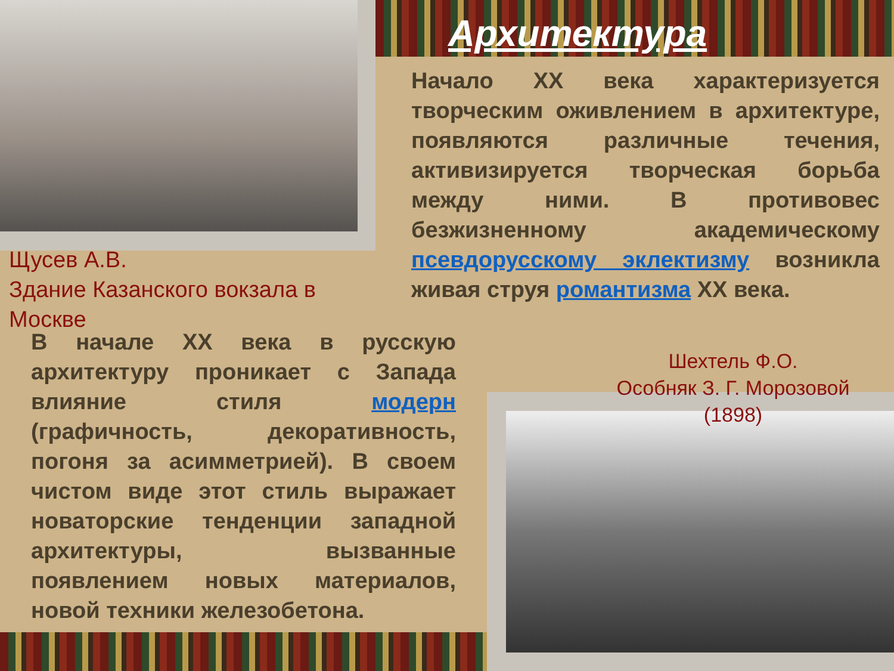Архитектура
Начало XX века характеризуется творческим оживлением в архитектуре, появляются различные течения, активизируется творческая борьба между ними. В противовес безжизненному академическому псевдорусскому эклектизму возникла живая струя романтизма XX века.
Щусев А.В.
Здание Казанского вокзала в
Москве
В начале XX века в русскую архитектуру проникает с Запада влияние стиля модерн (графичность, декоративность, погоня за асимметрией). В своем чистом виде этот стиль выражает новаторские тенденции западной архитектуры, вызванные появлением новых материалов, новой техники железобетона.
Шехтель Ф.О.
Особняк З. Г. Морозовой
(1898)